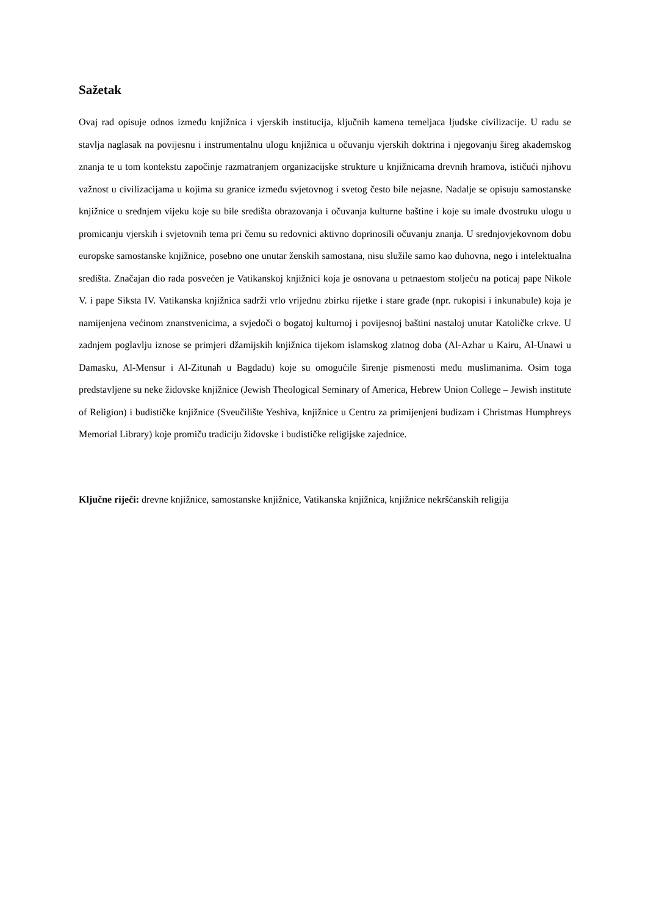Sažetak
Ovaj rad opisuje odnos između knjižnica i vjerskih institucija, ključnih kamena temeljaca ljudske civilizacije. U radu se stavlja naglasak na povijesnu i instrumentalnu ulogu knjižnica u očuvanju vjerskih doktrina i njegovanju šireg akademskog znanja te u tom kontekstu započinje razmatranjem organizacijske strukture u knjižnicama drevnih hramova, ističući njihovu važnost u civilizacijama u kojima su granice između svjetovnog i svetog često bile nejasne. Nadalje se opisuju samostanske knjižnice u srednjem vijeku koje su bile središta obrazovanja i očuvanja kulturne baštine i koje su imale dvostruku ulogu u promicanju vjerskih i svjetovnih tema pri čemu su redovnici aktivno doprinosili očuvanju znanja. U srednjovjekovnom dobu europske samostanske knjižnice, posebno one unutar ženskih samostana, nisu služile samo kao duhovna, nego i intelektualna središta. Značajan dio rada posvećen je Vatikanskoj knjižnici koja je osnovana u petnaestom stoljeću na poticaj pape Nikole V. i pape Siksta IV. Vatikanska knjižnica sadrži vrlo vrijednu zbirku rijetke i stare građe (npr. rukopisi i inkunabule) koja je namijenjena većinom znanstvenicima, a svjedoči o bogatoj kulturnoj i povijesnoj baštini nastaloj unutar Katoličke crkve. U zadnjem poglavlju iznose se primjeri džamijskih knjižnica tijekom islamskog zlatnog doba (Al-Azhar u Kairu, Al-Unawi u Damasku, Al-Mensur i Al-Zitunah u Bagdadu) koje su omogućile širenje pismenosti među muslimanima. Osim toga predstavljene su neke židovske knjižnice (Jewish Theological Seminary of America, Hebrew Union College – Jewish institute of Religion) i budističke knjižnice (Sveučilište Yeshiva, knjižnice u Centru za primijenjeni budizam i Christmas Humphreys Memorial Library) koje promiču tradiciju židovske i budističke religijske zajednice.
Ključne riječi: drevne knjižnice, samostanske knjižnice, Vatikanska knjižnica, knjižnice nekršćanskih religija